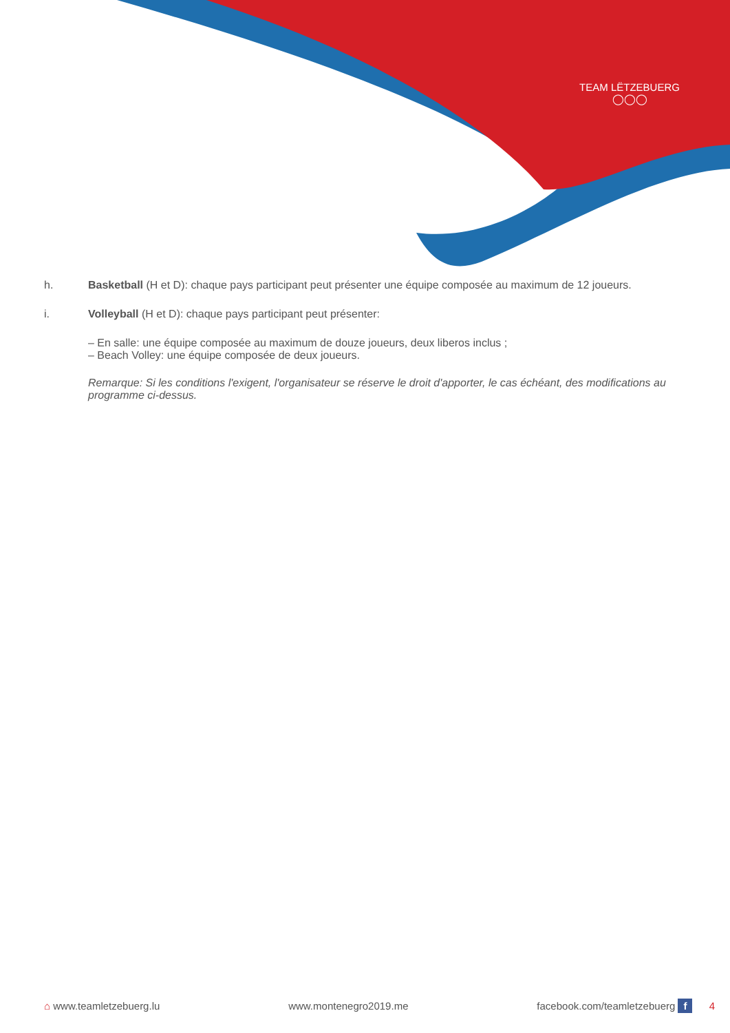TEAM LËTZEBUERG
◯◯◯
h. Basketball (H et D): chaque pays participant peut présenter une équipe composée au maximum de 12 joueurs.
i. Volleyball (H et D): chaque pays participant peut présenter:
– En salle: une équipe composée au maximum de douze joueurs, deux liberos inclus ;
– Beach Volley: une équipe composée de deux joueurs.
Remarque: Si les conditions l'exigent, l'organisateur se réserve le droit d'apporter, le cas échéant, des modifications au programme ci-dessus.
⌂ www.teamletzebuerg.lu www.montenegro2019.me facebook.com/teamletzebuerg f 4